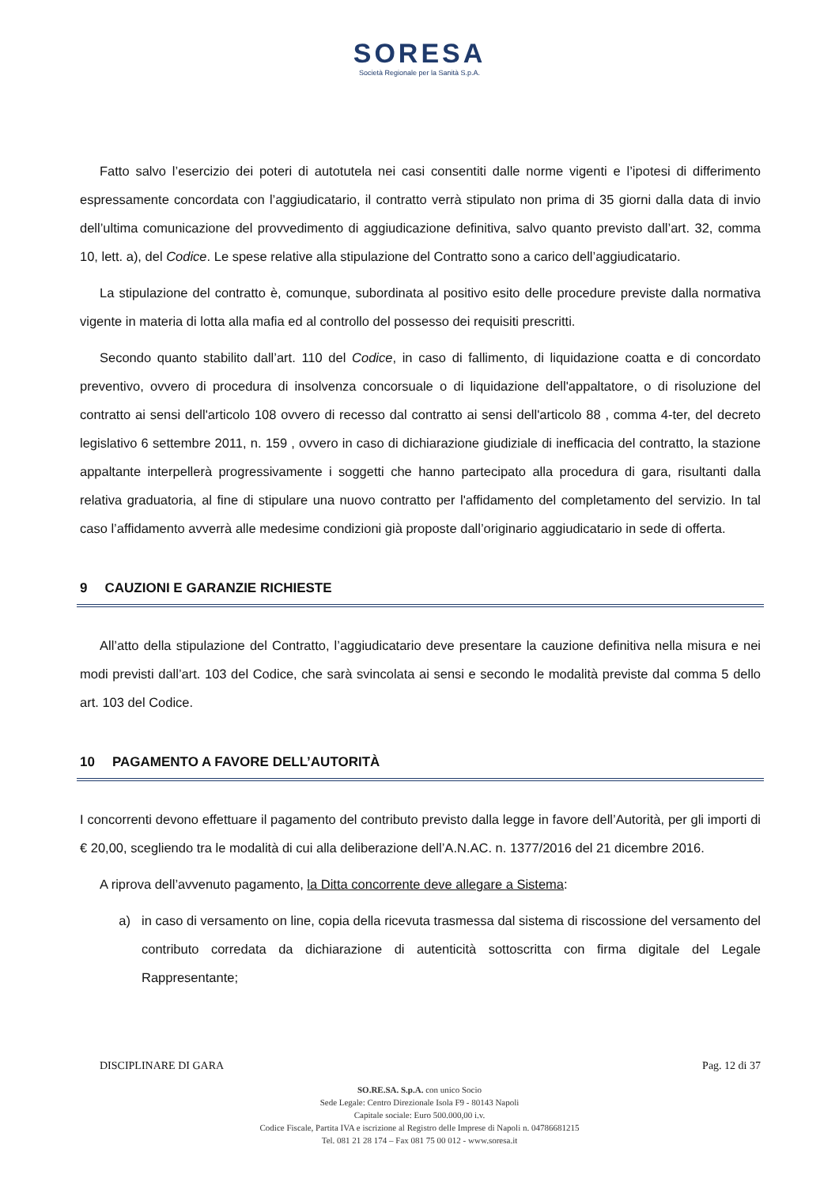SORESA
Società Regionale per la Sanità S.p.A.
Fatto salvo l’esercizio dei poteri di autotutela nei casi consentiti dalle norme vigenti e l’ipotesi di differimento espressamente concordata con l’aggiudicatario, il contratto verrà stipulato non prima di 35 giorni dalla data di invio dell’ultima comunicazione del provvedimento di aggiudicazione definitiva, salvo quanto previsto dall’art. 32, comma 10, lett. a), del Codice. Le spese relative alla stipulazione del Contratto sono a carico dell’aggiudicatario.
La stipulazione del contratto è, comunque, subordinata al positivo esito delle procedure previste dalla normativa vigente in materia di lotta alla mafia ed al controllo del possesso dei requisiti prescritti.
Secondo quanto stabilito dall’art. 110 del Codice, in caso di fallimento, di liquidazione coatta e di concordato preventivo, ovvero di procedura di insolvenza concorsuale o di liquidazione dell'appaltatore, o di risoluzione del contratto ai sensi dell'articolo 108 ovvero di recesso dal contratto ai sensi dell'articolo 88 , comma 4-ter, del decreto legislativo 6 settembre 2011, n. 159 , ovvero in caso di dichiarazione giudiziale di inefficacia del contratto, la stazione appaltante interpellerà progressivamente i soggetti che hanno partecipato alla procedura di gara, risultanti dalla relativa graduatoria, al fine di stipulare una nuovo contratto per l'affidamento del completamento del servizio. In tal caso l’affidamento avverrà alle medesime condizioni già proposte dall’originario aggiudicatario in sede di offerta.
9 CAUZIONI E GARANZIE RICHIESTE
All’atto della stipulazione del Contratto, l’aggiudicatario deve presentare la cauzione definitiva nella misura e nei modi previsti dall’art. 103 del Codice, che sarà svincolata ai sensi e secondo le modalità previste dal comma 5 dello art. 103 del Codice.
10 PAGAMENTO A FAVORE DELL’AUTORITÀ
I concorrenti devono effettuare il pagamento del contributo previsto dalla legge in favore dell’Autorità, per gli importi di € 20,00, scegliendo tra le modalità di cui alla deliberazione dell’A.N.AC. n. 1377/2016 del 21 dicembre 2016.
A riprova dell’avvenuto pagamento, la Ditta concorrente deve allegare a Sistema:
a) in caso di versamento on line, copia della ricevuta trasmessa dal sistema di riscossione del versamento del contributo corredata da dichiarazione di autenticità sottoscritta con firma digitale del Legale Rappresentante;
DISCIPLINARE DI GARA Pag. 12 di 37
SO.RE.SA. S.p.A. con unico Socio
Sede Legale: Centro Direzionale Isola F9 - 80143 Napoli
Capitale sociale: Euro 500.000,00 i.v.
Codice Fiscale, Partita IVA e iscrizione al Registro delle Imprese di Napoli n. 04786681215
Tel. 081 21 28 174 – Fax 081 75 00 012 - www.soresa.it